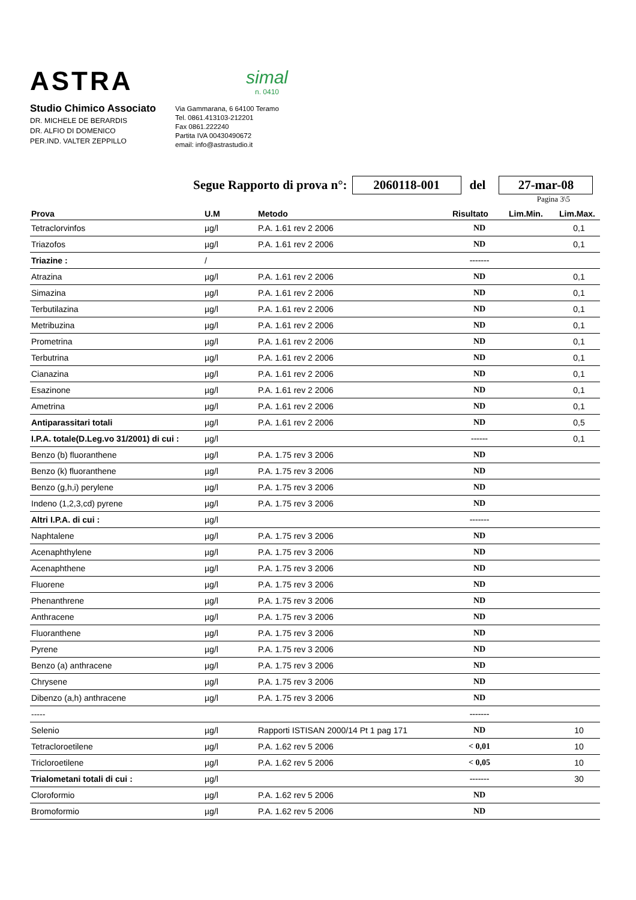ASTRA
simal
n. 0410
Studio Chimico Associato
DR. MICHELE DE BERARDIS
DR. ALFIO DI DOMENICO
PER.IND. VALTER ZEPPILLO
Via Gammarana, 6 64100 Teramo
Tel. 0861.413103-212201
Fax 0861.222240
Partita IVA 00430490672
email: info@astrastudio.it
Segue Rapporto di prova n°: 2060118-001 del 27-mar-08
Pagina 3\5
| Prova | U.M | Metodo | Risultato | Lim.Min. | Lim.Max. |
| --- | --- | --- | --- | --- | --- |
| Tetraclorvinfos | µg/l | P.A. 1.61 rev 2 2006 | ND | | 0,1 |
| Triazofos | µg/l | P.A. 1.61 rev 2 2006 | ND | | 0,1 |
| Triazine : | / | | ------- | | |
| Atrazina | µg/l | P.A. 1.61 rev 2 2006 | ND | | 0,1 |
| Simazina | µg/l | P.A. 1.61 rev 2 2006 | ND | | 0,1 |
| Terbutilazina | µg/l | P.A. 1.61 rev 2 2006 | ND | | 0,1 |
| Metribuzina | µg/l | P.A. 1.61 rev 2 2006 | ND | | 0,1 |
| Prometrina | µg/l | P.A. 1.61 rev 2 2006 | ND | | 0,1 |
| Terbutrina | µg/l | P.A. 1.61 rev 2 2006 | ND | | 0,1 |
| Cianazina | µg/l | P.A. 1.61 rev 2 2006 | ND | | 0,1 |
| Esazinone | µg/l | P.A. 1.61 rev 2 2006 | ND | | 0,1 |
| Ametrina | µg/l | P.A. 1.61 rev 2 2006 | ND | | 0,1 |
| Antiparassitari totali | µg/l | P.A. 1.61 rev 2 2006 | ND | | 0,5 |
| I.P.A. totale(D.Leg.vo 31/2001) di cui : | µg/l | | ------ | | 0,1 |
| Benzo (b) fluoranthene | µg/l | P.A. 1.75 rev 3 2006 | ND | | |
| Benzo (k) fluoranthene | µg/l | P.A. 1.75 rev 3 2006 | ND | | |
| Benzo (g,h,i) perylene | µg/l | P.A. 1.75 rev 3 2006 | ND | | |
| Indeno (1,2,3,cd) pyrene | µg/l | P.A. 1.75 rev 3 2006 | ND | | |
| Altri I.P.A. di cui : | µg/l | | ------- | | |
| Naphtalene | µg/l | P.A. 1.75 rev 3 2006 | ND | | |
| Acenaphthylene | µg/l | P.A. 1.75 rev 3 2006 | ND | | |
| Acenaphthene | µg/l | P.A. 1.75 rev 3 2006 | ND | | |
| Fluorene | µg/l | P.A. 1.75 rev 3 2006 | ND | | |
| Phenanthrene | µg/l | P.A. 1.75 rev 3 2006 | ND | | |
| Anthracene | µg/l | P.A. 1.75 rev 3 2006 | ND | | |
| Fluoranthene | µg/l | P.A. 1.75 rev 3 2006 | ND | | |
| Pyrene | µg/l | P.A. 1.75 rev 3 2006 | ND | | |
| Benzo (a) anthracene | µg/l | P.A. 1.75 rev 3 2006 | ND | | |
| Chrysene | µg/l | P.A. 1.75 rev 3 2006 | ND | | |
| Dibenzo (a,h) anthracene | µg/l | P.A. 1.75 rev 3 2006 | ND | | |
| ----- | | | ------- | | |
| Selenio | µg/l | Rapporti ISTISAN 2000/14 Pt 1 pag 171 | ND | | 10 |
| Tetracloroetilene | µg/l | P.A. 1.62 rev 5 2006 | < 0,01 | | 10 |
| Tricloroetilene | µg/l | P.A. 1.62 rev 5 2006 | < 0,05 | | 10 |
| Trialometani totali di cui : | µg/l | | ------- | | 30 |
| Cloroformio | µg/l | P.A. 1.62 rev 5 2006 | ND | | |
| Bromoformio | µg/l | P.A. 1.62 rev 5 2006 | ND | | |